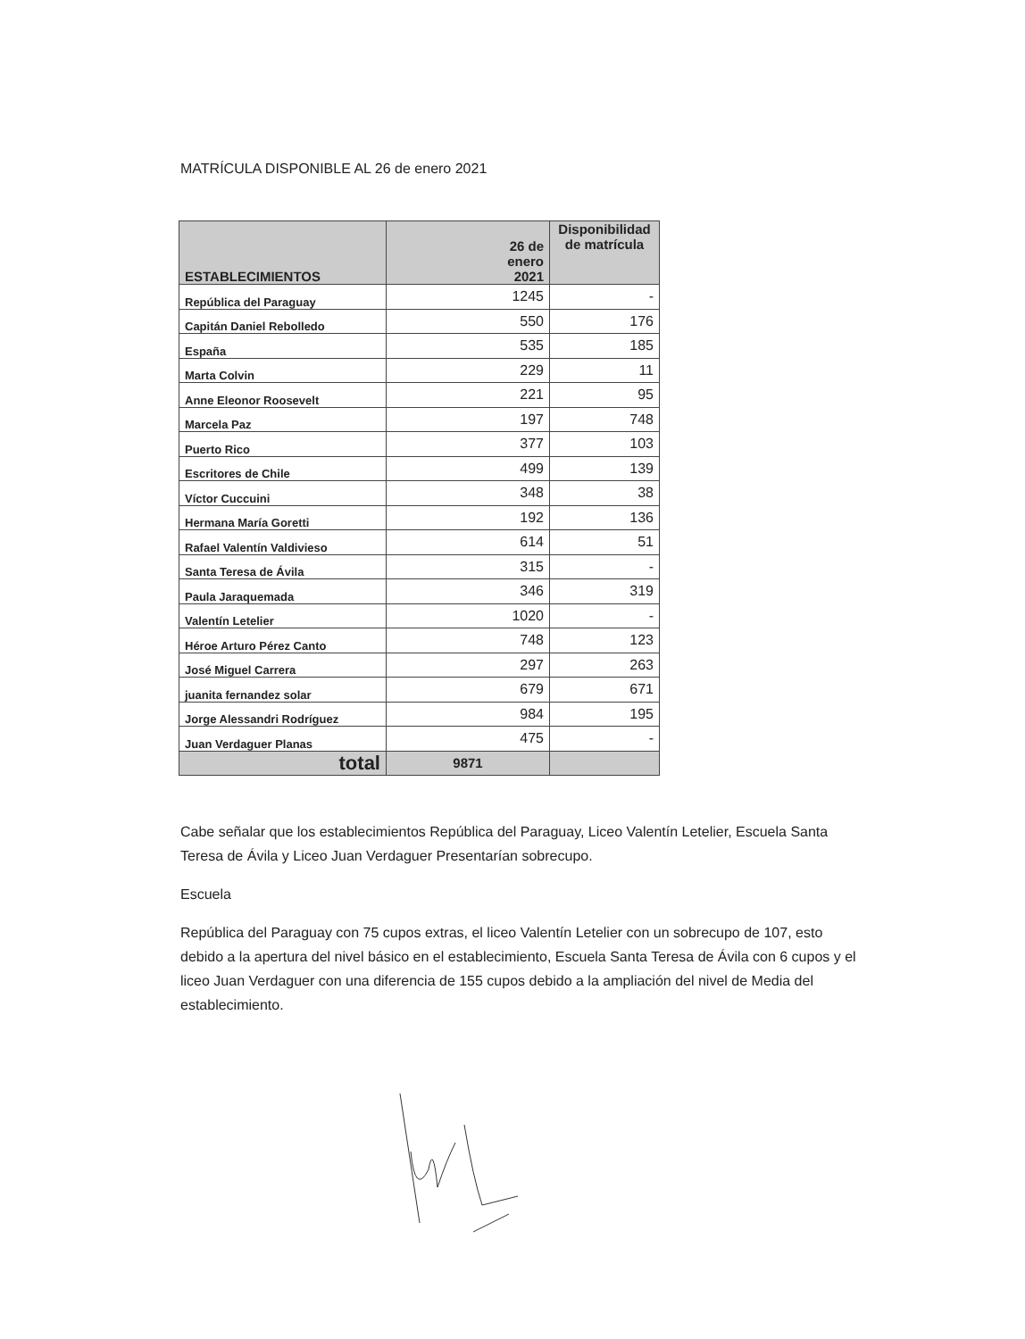MATRÍCULA DISPONIBLE AL 26 de enero 2021
| ESTABLECIMIENTOS | 26 de enero 2021 | Disponibilidad de matrícula |
| --- | --- | --- |
| República del Paraguay | 1245 | - |
| Capitán Daniel Rebolledo | 550 | 176 |
| España | 535 | 185 |
| Marta Colvin | 229 | 11 |
| Anne Eleonor Roosevelt | 221 | 95 |
| Marcela Paz | 197 | 748 |
| Puerto Rico | 377 | 103 |
| Escritores de Chile | 499 | 139 |
| Víctor Cuccuini | 348 | 38 |
| Hermana María Goretti | 192 | 136 |
| Rafael Valentín Valdivieso | 614 | 51 |
| Santa Teresa de Ávila | 315 | - |
| Paula Jaraquemada | 346 | 319 |
| Valentín Letelier | 1020 | - |
| Héroe Arturo Pérez Canto | 748 | 123 |
| José Miguel Carrera | 297 | 263 |
| juanita fernandez solar | 679 | 671 |
| Jorge Alessandri Rodríguez | 984 | 195 |
| Juan Verdaguer Planas | 475 | - |
| total | 9871 | |
Cabe señalar que los establecimientos República del Paraguay, Liceo Valentín Letelier, Escuela Santa Teresa de Ávila y Liceo Juan Verdaguer Presentarían sobrecupo.
Escuela
República del Paraguay con 75 cupos extras, el liceo Valentín Letelier con un sobrecupo de 107, esto debido a la apertura del nivel básico en el establecimiento, Escuela Santa Teresa de Ávila con 6 cupos y el liceo Juan Verdaguer con una diferencia de 155 cupos debido a la ampliación del nivel de Media del establecimiento.